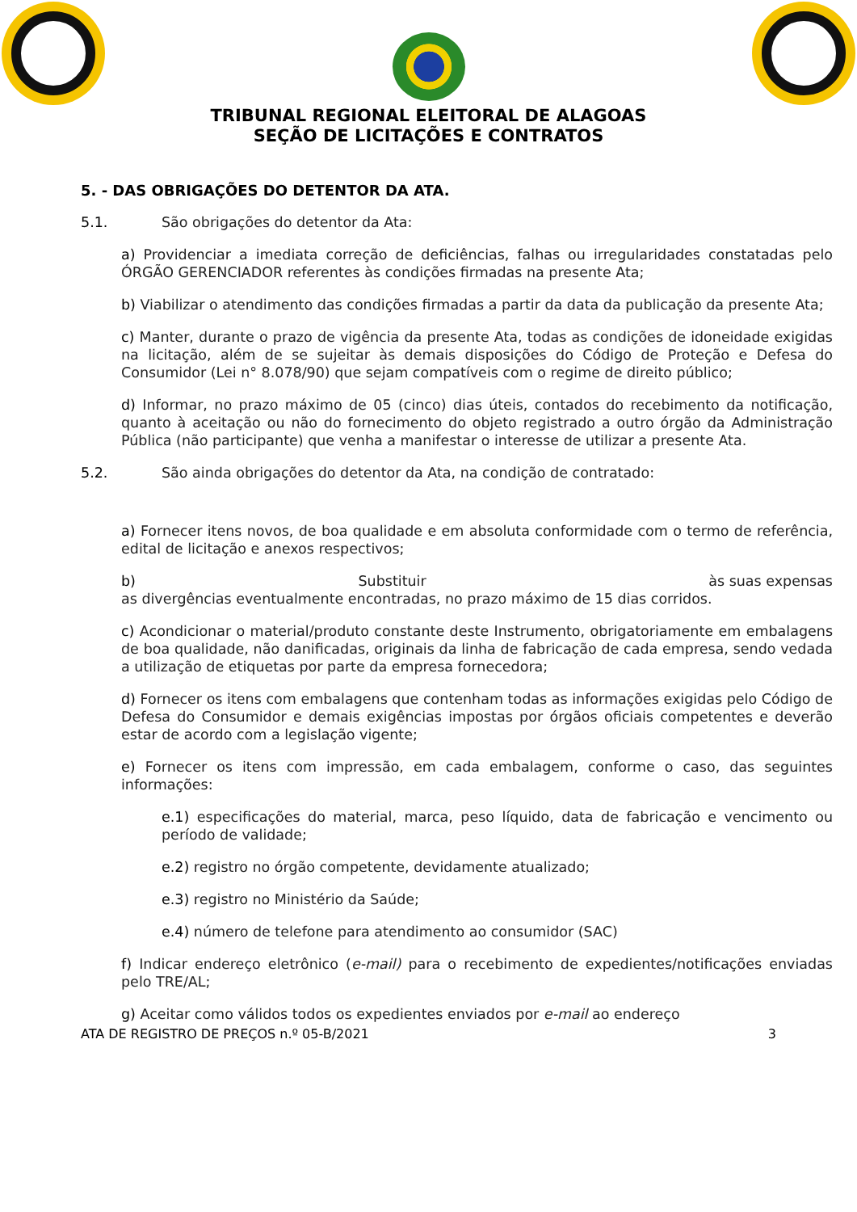TRIBUNAL REGIONAL ELEITORAL DE ALAGOAS
SEÇÃO DE LICITAÇÕES E CONTRATOS
5. - DAS OBRIGAÇÕES DO DETENTOR DA ATA.
5.1. São obrigações do detentor da Ata:
a) Providenciar a imediata correção de deficiências, falhas ou irregularidades constatadas pelo ÓRGÃO GERENCIADOR referentes às condições firmadas na presente Ata;
b) Viabilizar o atendimento das condições firmadas a partir da data da publicação da presente Ata;
c) Manter, durante o prazo de vigência da presente Ata, todas as condições de idoneidade exigidas na licitação, além de se sujeitar às demais disposições do Código de Proteção e Defesa do Consumidor (Lei n° 8.078/90) que sejam compatíveis com o regime de direito público;
d) Informar, no prazo máximo de 05 (cinco) dias úteis, contados do recebimento da notificação, quanto à aceitação ou não do fornecimento do objeto registrado a outro órgão da Administração Pública (não participante) que venha a manifestar o interesse de utilizar a presente Ata.
5.2. São ainda obrigações do detentor da Ata, na condição de contratado:
a) Fornecer itens novos, de boa qualidade e em absoluta conformidade com o termo de referência, edital de licitação e anexos respectivos;
b) Substituir às suas expensas
as divergências eventualmente encontradas, no prazo máximo de 15 dias corridos.
c) Acondicionar o material/produto constante deste Instrumento, obrigatoriamente em embalagens de boa qualidade, não danificadas, originais da linha de fabricação de cada empresa, sendo vedada a utilização de etiquetas por parte da empresa fornecedora;
d) Fornecer os itens com embalagens que contenham todas as informações exigidas pelo Código de Defesa do Consumidor e demais exigências impostas por órgãos oficiais competentes e deverão estar de acordo com a legislação vigente;
e) Fornecer os itens com impressão, em cada embalagem, conforme o caso, das seguintes informações:
e.1) especificações do material, marca, peso líquido, data de fabricação e vencimento ou período de validade;
e.2) registro no órgão competente, devidamente atualizado;
e.3) registro no Ministério da Saúde;
e.4) número de telefone para atendimento ao consumidor (SAC)
f) Indicar endereço eletrônico (e-mail) para o recebimento de expedientes/notificações enviadas pelo TRE/AL;
g) Aceitar como válidos todos os expedientes enviados por e-mail ao endereço
ATA DE REGISTRO DE PREÇOS n.º 05-B/2021 3